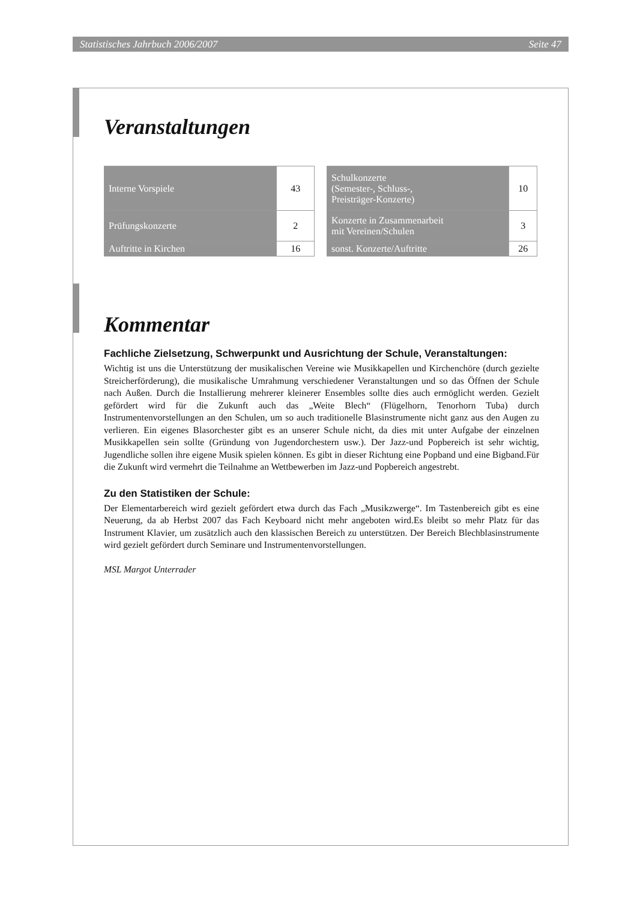Statistisches Jahrbuch 2006/2007 Seite 47
Veranstaltungen
| Interne Vorspiele | 43 |
| Prüfungskonzerte | 2 |
| Auftritte in Kirchen | 16 |
| Schulkonzerte (Semester-, Schluss-, Preisträger-Konzerte) | 10 |
| Konzerte in Zusammenarbeit mit Vereinen/Schulen | 3 |
| sonst. Konzerte/Auftritte | 26 |
Kommentar
Fachliche Zielsetzung, Schwerpunkt und Ausrichtung der Schule, Veranstaltungen:
Wichtig ist uns die Unterstützung der musikalischen Vereine wie Musikkapellen und Kirchenchöre (durch gezielte Streicherförderung), die musikalische Umrahmung verschiedener Veranstaltungen und so das Öffnen der Schule nach Außen. Durch die Installierung mehrerer kleinerer Ensembles sollte dies auch ermöglicht werden. Gezielt gefördert wird für die Zukunft auch das „Weite Blech“ (Flügelhorn, Tenorhorn Tuba) durch Instrumentenvorstellungen an den Schulen, um so auch traditionelle Blasinstrumente nicht ganz aus den Augen zu verlieren. Ein eigenes Blasorchester gibt es an unserer Schule nicht, da dies mit unter Aufgabe der einzelnen Musikkapellen sein sollte (Gründung von Jugendorchestern usw.). Der Jazz-und Popbereich ist sehr wichtig, Jugendliche sollen ihre eigene Musik spielen können. Es gibt in dieser Richtung eine Popband und eine Bigband.Für die Zukunft wird vermehrt die Teilnahme an Wettbewerben im Jazz-und Popbereich angestrebt.
Zu den Statistiken der Schule:
Der Elementarbereich wird gezielt gefördert etwa durch das Fach „Musikzwerge“. Im Tastenbereich gibt es eine Neuerung, da ab Herbst 2007 das Fach Keyboard nicht mehr angeboten wird.Es bleibt so mehr Platz für das Instrument Klavier, um zusätzlich auch den klassischen Bereich zu unterstützen. Der Bereich Blechblasinstrumente wird gezielt gefördert durch Seminare und Instrumentenvorstellungen.
MSL Margot Unterrader